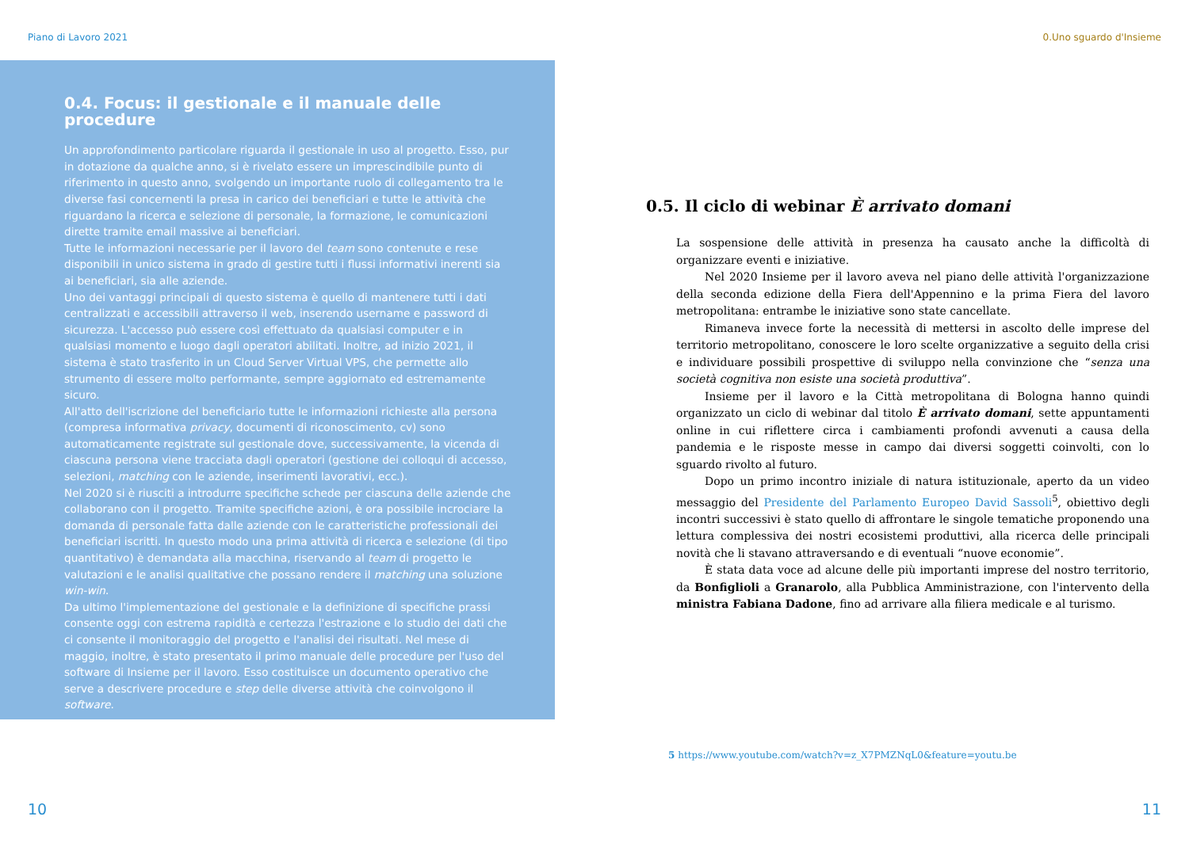Piano di Lavoro 2021
0.4. Focus: il gestionale e il manuale delle procedure
Un approfondimento particolare riguarda il gestionale in uso al progetto. Esso, pur in dotazione da qualche anno, si è rivelato essere un imprescindibile punto di riferimento in questo anno, svolgendo un importante ruolo di collegamento tra le diverse fasi concernenti la presa in carico dei beneficiari e tutte le attività che riguardano la ricerca e selezione di personale, la formazione, le comunicazioni dirette tramite email massive ai beneficiari.
Tutte le informazioni necessarie per il lavoro del team sono contenute e rese disponibili in unico sistema in grado di gestire tutti i flussi informativi inerenti sia ai beneficiari, sia alle aziende.
Uno dei vantaggi principali di questo sistema è quello di mantenere tutti i dati centralizzati e accessibili attraverso il web, inserendo username e password di sicurezza. L'accesso può essere così effettuato da qualsiasi computer e in qualsiasi momento e luogo dagli operatori abilitati. Inoltre, ad inizio 2021, il sistema è stato trasferito in un Cloud Server Virtual VPS, che permette allo strumento di essere molto performante, sempre aggiornato ed estremamente sicuro.
All'atto dell'iscrizione del beneficiario tutte le informazioni richieste alla persona (compresa informativa privacy, documenti di riconoscimento, cv) sono automaticamente registrate sul gestionale dove, successivamente, la vicenda di ciascuna persona viene tracciata dagli operatori (gestione dei colloqui di accesso, selezioni, matching con le aziende, inserimenti lavorativi, ecc.).
Nel 2020 si è riusciti a introdurre specifiche schede per ciascuna delle aziende che collaborano con il progetto. Tramite specifiche azioni, è ora possibile incrociare la domanda di personale fatta dalle aziende con le caratteristiche professionali dei beneficiari iscritti. In questo modo una prima attività di ricerca e selezione (di tipo quantitativo) è demandata alla macchina, riservando al team di progetto le valutazioni e le analisi qualitative che possano rendere il matching una soluzione win-win.
Da ultimo l'implementazione del gestionale e la definizione di specifiche prassi consente oggi con estrema rapidità e certezza l'estrazione e lo studio dei dati che ci consente il monitoraggio del progetto e l'analisi dei risultati. Nel mese di maggio, inoltre, è stato presentato il primo manuale delle procedure per l'uso del software di Insieme per il lavoro. Esso costituisce un documento operativo che serve a descrivere procedure e step delle diverse attività che coinvolgono il software.
10
0.Uno sguardo d'Insieme
0.5. Il ciclo di webinar È arrivato domani
La sospensione delle attività in presenza ha causato anche la difficoltà di organizzare eventi e iniziative.
Nel 2020 Insieme per il lavoro aveva nel piano delle attività l'organizzazione della seconda edizione della Fiera dell'Appennino e la prima Fiera del lavoro metropolitana: entrambe le iniziative sono state cancellate.
Rimaneva invece forte la necessità di mettersi in ascolto delle imprese del territorio metropolitano, conoscere le loro scelte organizzative a seguito della crisi e individuare possibili prospettive di sviluppo nella convinzione che “senza una società cognitiva non esiste una società produttiva”.
Insieme per il lavoro e la Città metropolitana di Bologna hanno quindi organizzato un ciclo di webinar dal titolo È arrivato domani, sette appuntamenti online in cui riflettere circa i cambiamenti profondi avvenuti a causa della pandemia e le risposte messe in campo dai diversi soggetti coinvolti, con lo sguardo rivolto al futuro.
Dopo un primo incontro iniziale di natura istituzionale, aperto da un video messaggio del Presidente del Parlamento Europeo David Sassoli<sup>5</sup>, obiettivo degli incontri successivi è stato quello di affrontare le singole tematiche proponendo una lettura complessiva dei nostri ecosistemi produttivi, alla ricerca delle principali novità che li stavano attraversando e di eventuali “nuove economie”.
È stata data voce ad alcune delle più importanti imprese del nostro territorio, da Bonfiglioli a Granarolo, alla Pubblica Amministrazione, con l'intervento della ministra Fabiana Dadone, fino ad arrivare alla filiera medicale e al turismo.
5 https://www.youtube.com/watch?v=z_X7PMZNqL0&feature=youtu.be
11